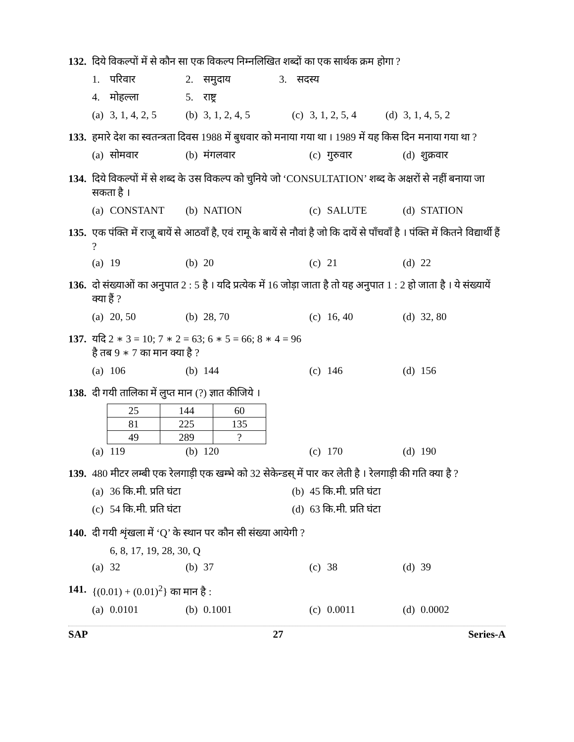132. दिये विकल्पों में से कौन सा एक विकल्प निम्नलिखित शब्दों का एक सार्थक क्रम होगा ?
1. परिवार 2. समुदाय 3. सदस्य
4. मोहल्ला 5. राष्ट्र
(a) 3, 1, 4, 2, 5 (b) 3, 1, 2, 4, 5 (c) 3, 1, 2, 5, 4 (d) 3, 1, 4, 5, 2
133. हमारे देश का स्वतन्त्रता दिवस 1988 में बुधवार को मनाया गया था । 1989 में यह किस दिन मनाया गया था ?
(a) सोमवार (b) मंगलवार (c) गुरुवार (d) शुक्रवार
134. दिये विकल्पों में से शब्द के उस विकल्प को चुनिये जो ‘CONSULTATION’ शब्द के अक्षरों से नहीं बनाया जा सकता है ।
(a) CONSTANT (b) NATION (c) SALUTE (d) STATION
135. एक पंक्ति में राजू बायें से आठवाँ है, एवं रामू के बायें से नौवां है जो कि दायें से पाँचवाँ है । पंक्ति में कितने विद्यार्थी हैं ?
(a) 19 (b) 20 (c) 21 (d) 22
136. दो संख्याओं का अनुपात 2 : 5 है । यदि प्रत्येक में 16 जोड़ा जाता है तो यह अनुपात 1 : 2 हो जाता है । ये संख्यायें क्या हैं ?
(a) 20, 50 (b) 28, 70 (c) 16, 40 (d) 32, 80
137. यदि 2 ∗ 3 = 10; 7 ∗ 2 = 63; 6 ∗ 5 = 66; 8 ∗ 4 = 96
है तब 9 ∗ 7 का मान क्या है ?
(a) 106 (b) 144 (c) 146 (d) 156
138. दी गयी तालिका में लुप्त मान (?) ज्ञात कीजिये ।
| 25 | 144 | 60 |
| 81 | 225 | 135 |
| 49 | 289 | ? |
(a) 119 (b) 120 (c) 170 (d) 190
139. 480 मीटर लम्बी एक रेलगाड़ी एक खम्भे को 32 सेकेन्डस् में पार कर लेती है । रेलगाड़ी की गति क्या है ?
(a) 36 कि.मी. प्रति घंटा (b) 45 कि.मी. प्रति घंटा
(c) 54 कि.मी. प्रति घंटा (d) 63 कि.मी. प्रति घंटा
140. दी गयी शृंखला में ‘Q’ के स्थान पर कौन सी संख्या आयेगी ?
6, 8, 17, 19, 28, 30, Q
(a) 32 (b) 37 (c) 38 (d) 39
141. {(0.01) + (0.01)<sup>2</sup>} का मान है :
(a) 0.0101 (b) 0.1001 (c) 0.0011 (d) 0.0002
SAP 27 Series-A